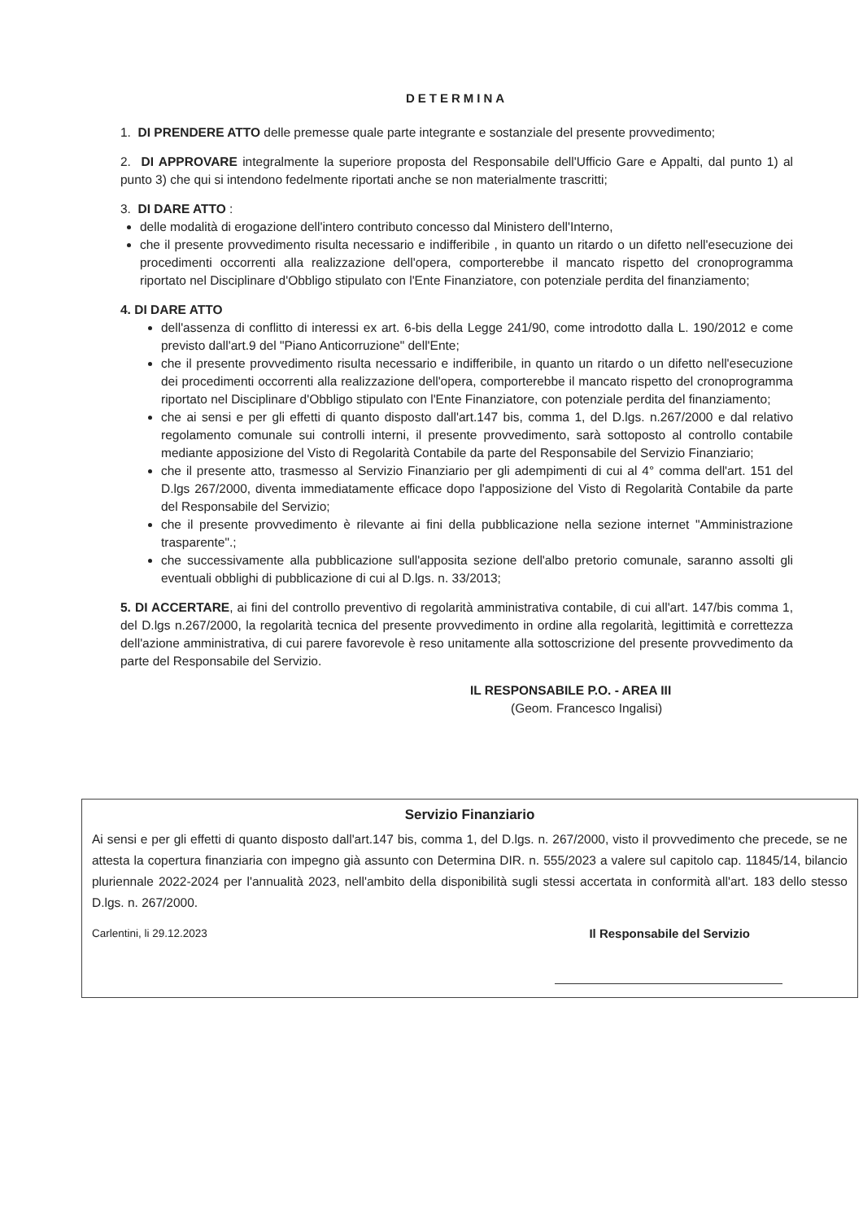DETERMINA
1. DI PRENDERE ATTO delle premesse quale parte integrante e sostanziale del presente provvedimento;
2. DI APPROVARE integralmente la superiore proposta del Responsabile dell'Ufficio Gare e Appalti, dal punto 1) al punto 3) che qui si intendono fedelmente riportati anche se non materialmente trascritti;
3. DI DARE ATTO :
delle modalità di erogazione dell'intero contributo concesso dal Ministero dell'Interno,
che il presente provvedimento risulta necessario e indifferibile , in quanto un ritardo o un difetto nell'esecuzione dei procedimenti occorrenti alla realizzazione dell'opera, comporterebbe il mancato rispetto del cronoprogramma riportato nel Disciplinare d'Obbligo stipulato con l'Ente Finanziatore, con potenziale perdita del finanziamento;
4. DI DARE ATTO
dell'assenza di conflitto di interessi ex art. 6-bis della Legge 241/90, come introdotto dalla L. 190/2012 e come previsto dall'art.9 del "Piano Anticorruzione" dell'Ente;
che il presente provvedimento risulta necessario e indifferibile, in quanto un ritardo o un difetto nell'esecuzione dei procedimenti occorrenti alla realizzazione dell'opera, comporterebbe il mancato rispetto del cronoprogramma riportato nel Disciplinare d'Obbligo stipulato con l'Ente Finanziatore, con potenziale perdita del finanziamento;
che ai sensi e per gli effetti di quanto disposto dall'art.147 bis, comma 1, del D.lgs. n.267/2000 e dal relativo regolamento comunale sui controlli interni, il presente provvedimento, sarà sottoposto al controllo contabile mediante apposizione del Visto di Regolarità Contabile da parte del Responsabile del Servizio Finanziario;
che il presente atto, trasmesso al Servizio Finanziario per gli adempimenti di cui al 4° comma dell'art. 151 del D.lgs 267/2000, diventa immediatamente efficace dopo l'apposizione del Visto di Regolarità Contabile da parte del Responsabile del Servizio;
che il presente provvedimento è rilevante ai fini della pubblicazione nella sezione internet "Amministrazione trasparente".;
che successivamente alla pubblicazione sull'apposita sezione dell'albo pretorio comunale, saranno assolti gli eventuali obblighi di pubblicazione di cui al D.lgs. n. 33/2013;
5. DI ACCERTARE, ai fini del controllo preventivo di regolarità amministrativa contabile, di cui all'art. 147/bis comma 1, del D.lgs n.267/2000, la regolarità tecnica del presente provvedimento in ordine alla regolarità, legittimità e correttezza dell'azione amministrativa, di cui parere favorevole è reso unitamente alla sottoscrizione del presente provvedimento da parte del Responsabile del Servizio.
IL RESPONSABILE P.O. - AREA III
(Geom. Francesco Ingalisi)
Servizio Finanziario
Ai sensi e per gli effetti di quanto disposto dall'art.147 bis, comma 1, del D.lgs. n. 267/2000, visto il provvedimento che precede, se ne attesta la copertura finanziaria con impegno già assunto con Determina DIR. n. 555/2023 a valere sul capitolo cap. 11845/14, bilancio pluriennale 2022-2024 per l'annualità 2023, nell'ambito della disponibilità sugli stessi accertata in conformità all'art. 183 dello stesso D.lgs. n. 267/2000.
Carlentini, li 29.12.2023 Il Responsabile del Servizio